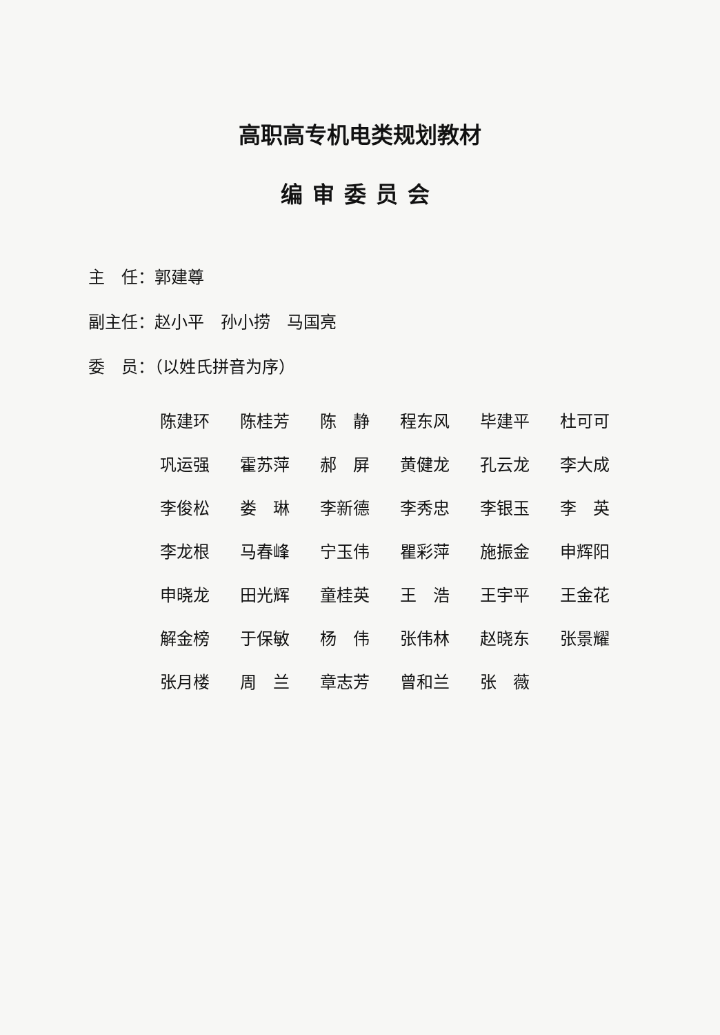高职高专机电类规划教材
编审委员会
主　任：郭建尊
副主任：赵小平　孙小捞　马国亮
委　员：（以姓氏拼音为序）
| 陈建环 | 陈桂芳 | 陈 静 | 程东风 | 毕建平 | 杜可可 |
| 巩运强 | 霍苏萍 | 郝 屏 | 黄健龙 | 孔云龙 | 李大成 |
| 李俊松 | 娄 琳 | 李新德 | 李秀忠 | 李银玉 | 李 英 |
| 李龙根 | 马春峰 | 宁玉伟 | 瞿彩萍 | 施振金 | 申辉阳 |
| 申晓龙 | 田光辉 | 童桂英 | 王 浩 | 王宇平 | 王金花 |
| 解金榜 | 于保敏 | 杨 伟 | 张伟林 | 赵晓东 | 张景耀 |
| 张月楼 | 周 兰 | 章志芳 | 曾和兰 | 张 薇 | |